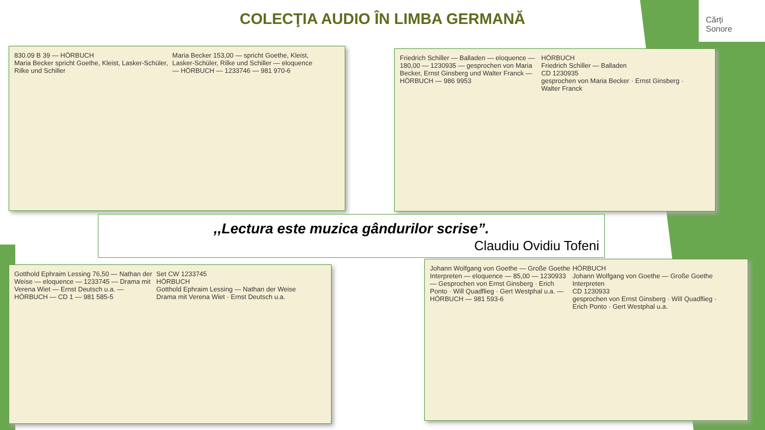COLECŢIA AUDIO ÎN LIMBA GERMANĂ
Cărți
Sonore
830.09 B 39 — HÖRBUCH
Maria Becker spricht Goethe, Kleist, Lasker-Schüler, Rilke und Schiller
Maria Becker 153,00 — spricht Goethe, Kleist, Lasker-Schüler, Rilke und Schiller — eloquence — HÖRBUCH — 1233746 — 981 970-6
Friedrich Schiller — Balladen — eloquence — 180,00 — 1230935 — gesprochen von Maria Becker, Ernst Ginsberg und Walter Franck — HÖRBUCH — 986 9953
HÖRBUCH
Friedrich Schiller — Balladen
CD 1230935
gesprochen von Maria Becker · Ernst Ginsberg · Walter Franck
,,Lectura este muzica gândurilor scrise”.
Claudiu Ovidiu Tofeni
Gotthold Ephraim Lessing 76,50 — Nathan der Weise — eloquence — 1233745 — Drama mit Verena Wiet — Ernst Deutsch u.a. — HÖRBUCH — CD 1 — 981 585-5
Set CW 1233745
HÖRBUCH
Gotthold Ephraim Lessing — Nathan der Weise
Drama mit Verena Wiet · Ernst Deutsch u.a.
Johann Wolfgang von Goethe — Große Goethe Interpreten — eloquence — 85,00 — 1230933 — Gesprochen von Ernst Ginsberg · Erich Ponto · Will Quadflieg · Gert Westphal u.a. — HÖRBUCH — 981 593-6
HÖRBUCH
Johann Wolfgang von Goethe — Große Goethe Interpreten
CD 1230933
gesprochen von Ernst Ginsberg · Will Quadflieg · Erich Ponto · Gert Westphal u.a.